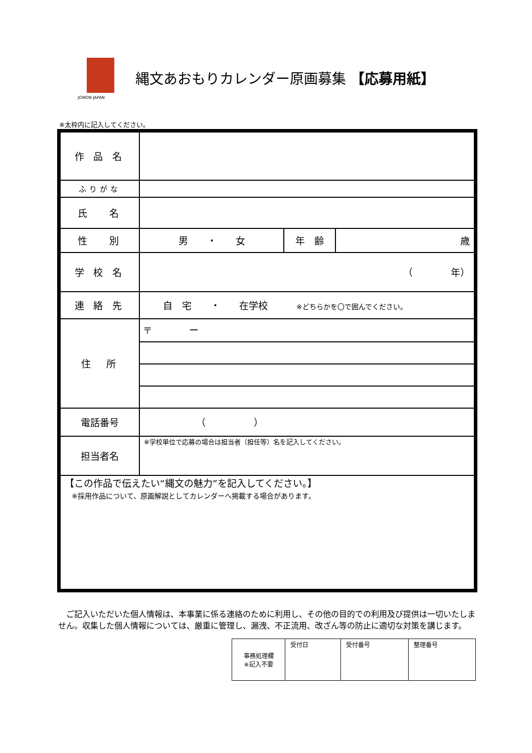JOMON JAPAN
縄文あおもりカレンダー原画募集 【応募用紙】
※太枠内に記入してください。
| 作 品 名 | | | |
| ふりがな | | | |
| 氏 名 | | | |
| 性 別 | 男 ・ 女 | 年 齢 | 歳 |
| 学 校 名 | （ 年） | | |
| 連 絡 先 | 自 宅 ・ 在学校 ※どちらかを〇で囲んでください。 | | |
| 住 所 | 〒 ー | | |
| 電話番号 | （ ） | | |
| 担当者名 | ※学校単位で応募の場合は担当者（担任等）名を記入してください。 | | |
| 【この作品で伝えたい“縄文の魅力”を記入してください。】 ※採用作品について、原画解説としてカレンダーへ掲載する場合があります。 | | | |
　ご記入いただいた個人情報は、本事業に係る連絡のために利用し、その他の目的での利用及び提供は一切いたしません。収集した個人情報については、厳重に管理し、漏洩、不正流用、改ざん等の防止に適切な対策を講じます。
| 事務処理欄 ※記入不要 | 受付日 | 受付番号 | 整理番号 |